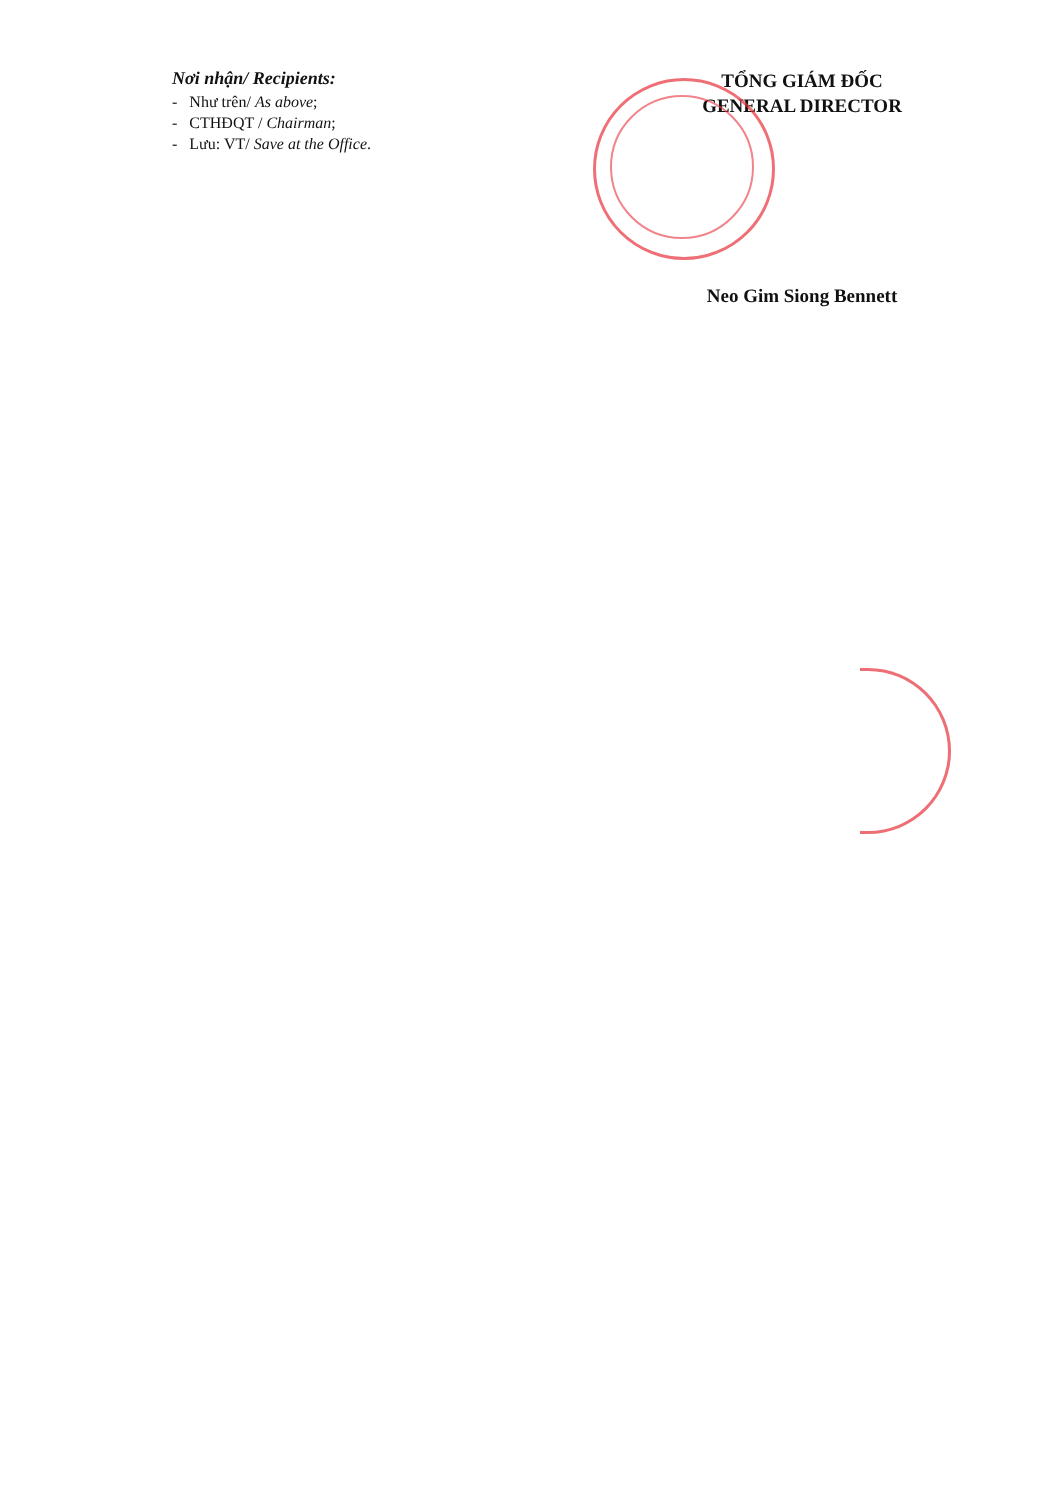Nơi nhận/ Recipients:
- Như trên/ As above;
- CTHĐQT / Chairman;
- Lưu: VT/ Save at the Office.
TỔNG GIÁM ĐỐC
GENERAL DIRECTOR
Neo Gim Siong Bennett